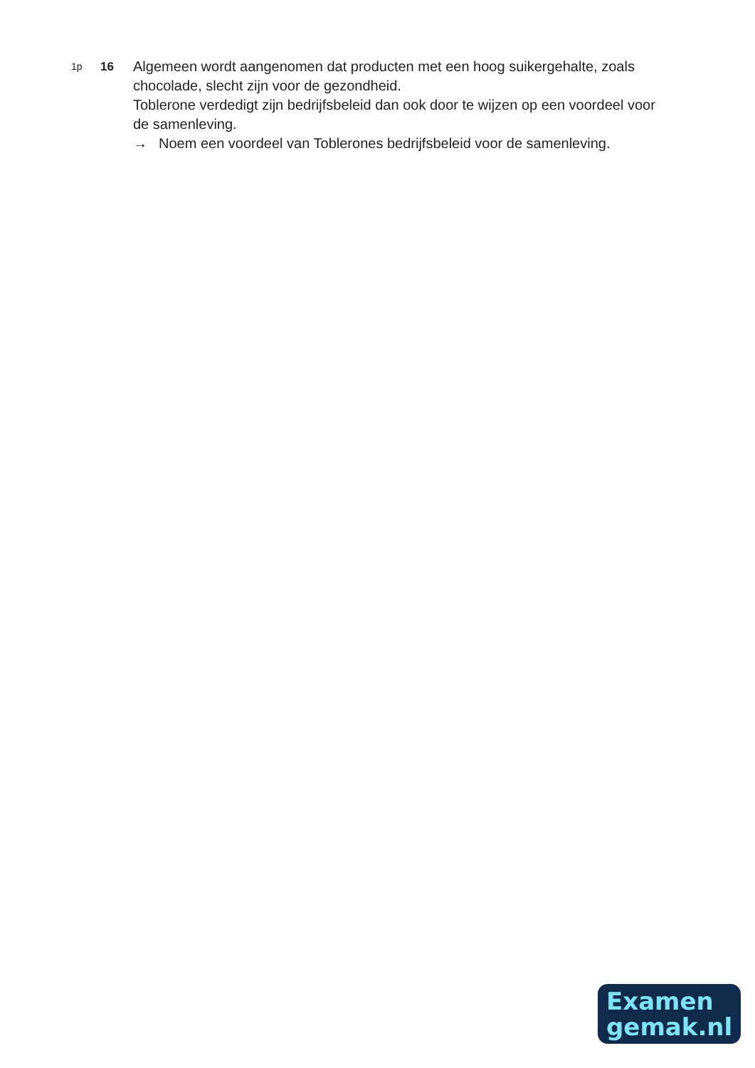1p
16
Algemeen wordt aangenomen dat producten met een hoog suikergehalte, zoals chocolade, slecht zijn voor de gezondheid.
Toblerone verdedigt zijn bedrijfsbeleid dan ook door te wijzen op een voordeel voor de samenleving.
→ Noem een voordeel van Toblerones bedrijfsbeleid voor de samenleving.
Examen
gemak.nl